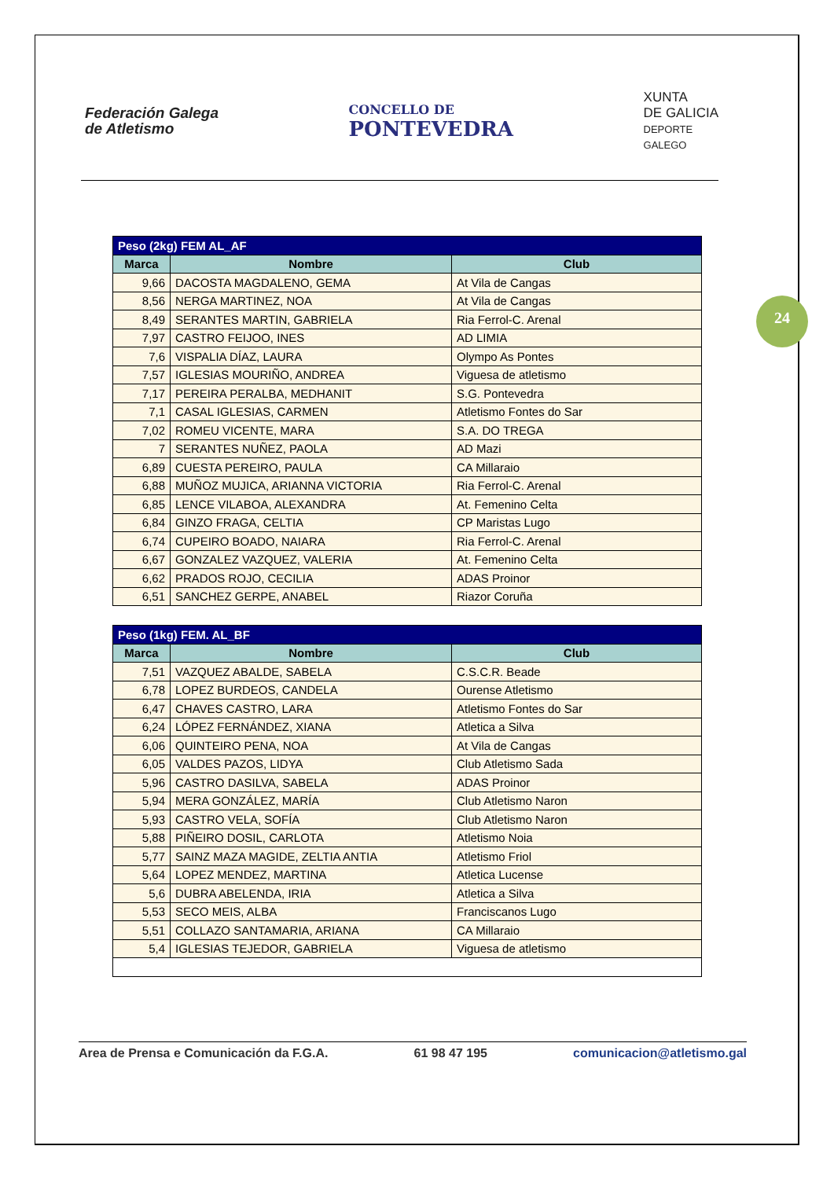24
Federación Galega
de Atletismo
CONCELLO DE
PONTEVEDRA
XUNTA
DE GALICIA
DEPORTE
GALEGO
| Peso (2kg) FEM AL_AF | | |
| --- | --- | --- |
| Marca | Nombre | Club |
| 9,66 | DACOSTA MAGDALENO, GEMA | At Vila de Cangas |
| 8,56 | NERGA MARTINEZ, NOA | At Vila de Cangas |
| 8,49 | SERANTES MARTIN, GABRIELA | Ria Ferrol-C. Arenal |
| 7,97 | CASTRO FEIJOO, INES | AD LIMIA |
| 7,6 | VISPALIA DÍAZ, LAURA | Olympo As Pontes |
| 7,57 | IGLESIAS MOURIÑO, ANDREA | Viguesa de atletismo |
| 7,17 | PEREIRA PERALBA, MEDHANIT | S.G. Pontevedra |
| 7,1 | CASAL IGLESIAS, CARMEN | Atletismo Fontes do Sar |
| 7,02 | ROMEU VICENTE, MARA | S.A. DO TREGA |
| 7 | SERANTES NUÑEZ, PAOLA | AD Mazi |
| 6,89 | CUESTA PEREIRO, PAULA | CA Millaraio |
| 6,88 | MUÑOZ MUJICA, ARIANNA VICTORIA | Ria Ferrol-C. Arenal |
| 6,85 | LENCE VILABOA, ALEXANDRA | At. Femenino Celta |
| 6,84 | GINZO FRAGA, CELTIA | CP Maristas Lugo |
| 6,74 | CUPEIRO BOADO, NAIARA | Ria Ferrol-C. Arenal |
| 6,67 | GONZALEZ VAZQUEZ, VALERIA | At. Femenino Celta |
| 6,62 | PRADOS ROJO, CECILIA | ADAS Proinor |
| 6,51 | SANCHEZ GERPE, ANABEL | Riazor Coruña |
| Peso (1kg) FEM. AL_BF | | |
| --- | --- | --- |
| Marca | Nombre | Club |
| 7,51 | VAZQUEZ ABALDE, SABELA | C.S.C.R. Beade |
| 6,78 | LOPEZ BURDEOS, CANDELA | Ourense Atletismo |
| 6,47 | CHAVES CASTRO, LARA | Atletismo Fontes do Sar |
| 6,24 | LÓPEZ FERNÁNDEZ, XIANA | Atletica a Silva |
| 6,06 | QUINTEIRO PENA, NOA | At Vila de Cangas |
| 6,05 | VALDES PAZOS, LIDYA | Club Atletismo Sada |
| 5,96 | CASTRO DASILVA, SABELA | ADAS Proinor |
| 5,94 | MERA GONZÁLEZ, MARÍA | Club Atletismo Naron |
| 5,93 | CASTRO VELA, SOFÍA | Club Atletismo Naron |
| 5,88 | PIÑEIRO DOSIL, CARLOTA | Atletismo Noia |
| 5,77 | SAINZ MAZA MAGIDE, ZELTIA ANTIA | Atletismo Friol |
| 5,64 | LOPEZ MENDEZ, MARTINA | Atletica Lucense |
| 5,6 | DUBRA ABELENDA, IRIA | Atletica a Silva |
| 5,53 | SECO MEIS, ALBA | Franciscanos Lugo |
| 5,51 | COLLAZO SANTAMARIA, ARIANA | CA Millaraio |
| 5,4 | IGLESIAS TEJEDOR, GABRIELA | Viguesa de atletismo |
Area de Prensa e Comunicación da F.G.A. 61 98 47 195 comunicacion@atletismo.gal